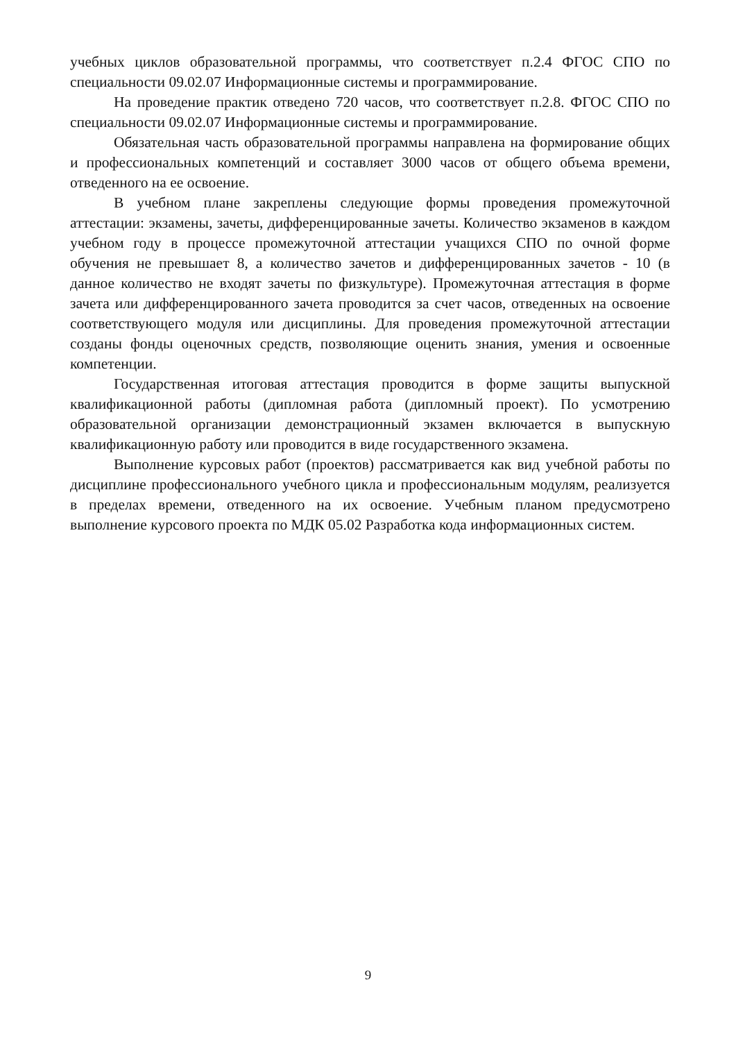учебных циклов образовательной программы, что соответствует п.2.4 ФГОС СПО по специальности 09.02.07 Информационные системы и программирование.
На проведение практик отведено 720 часов, что соответствует п.2.8. ФГОС СПО по специальности 09.02.07 Информационные системы и программирование.
Обязательная часть образовательной программы направлена на формирование общих и профессиональных компетенций и составляет 3000 часов от общего объема времени, отведенного на ее освоение.
В учебном плане закреплены следующие формы проведения промежуточной аттестации: экзамены, зачеты, дифференцированные зачеты. Количество экзаменов в каждом учебном году в процессе промежуточной аттестации учащихся СПО по очной форме обучения не превышает 8, а количество зачетов и дифференцированных зачетов - 10 (в данное количество не входят зачеты по физкультуре). Промежуточная аттестация в форме зачета или дифференцированного зачета проводится за счет часов, отведенных на освоение соответствующего модуля или дисциплины. Для проведения промежуточной аттестации созданы фонды оценочных средств, позволяющие оценить знания, умения и освоенные компетенции.
Государственная итоговая аттестация проводится в форме защиты выпускной квалификационной работы (дипломная работа (дипломный проект). По усмотрению образовательной организации демонстрационный экзамен включается в выпускную квалификационную работу или проводится в виде государственного экзамена.
Выполнение курсовых работ (проектов) рассматривается как вид учебной работы по дисциплине профессионального учебного цикла и профессиональным модулям, реализуется в пределах времени, отведенного на их освоение. Учебным планом предусмотрено выполнение курсового проекта по МДК 05.02 Разработка кода информационных систем.
9